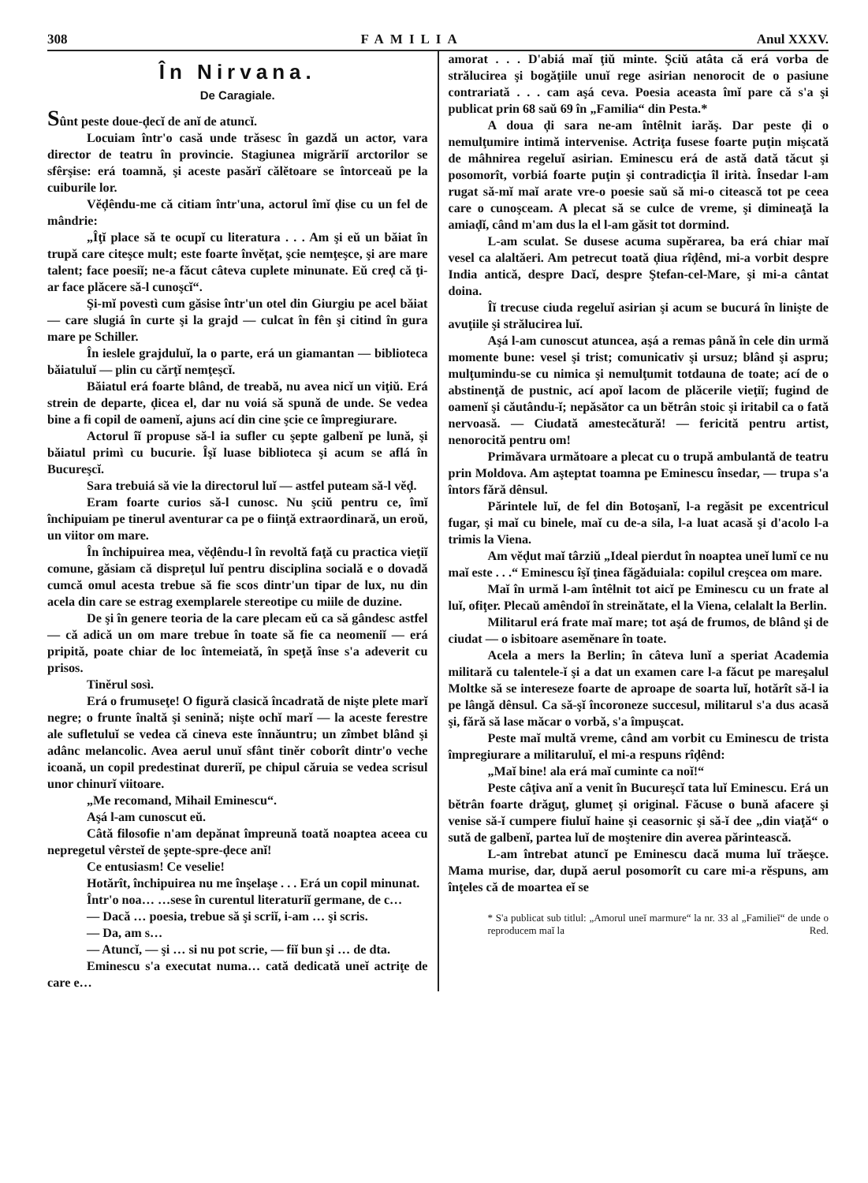308 FAMILIA Anul XXXV.
În Nirvana.
De Caragiale.
Sûnt peste doue-ḑecĭ de anĭ de atuncĭ.
Locuiam într'o casă unde trăsesc în gazdă un actor, vara director de teatru în provincie. Stagiunea migrăriĭ arctorilor se sfêrşise: erá toamnă, şi aceste pasărĭ călĕtoare se întorceaŭ pe la cuiburile lor.
Vĕḑêndu-me că citiam într'una, actorul îmĭ ḑise cu un fel de mândrie:
„Îţĭ place să te ocupĭ cu literatura . . . Am şi eŭ un băiat în trupă care citeşce mult; este foarte învĕţat, şcie nemţeşce, şi are mare talent; face poesiĭ; ne-a făcut câteva cuplete minunate. Eŭ creḑ că ţi-ar face plăcere să-l cunoşcĭ“.
Şi-mĭ povestì cum găsise într'un otel din Giurgiu pe acel băiat — care slugiá în curte şi la grajd — culcat în fên şi citind în gura mare pe Schiller.
În ieslele grajduluĭ, la o parte, erá un giamantan — biblioteca băiatuluĭ — plin cu cărţĭ nemţeşcĭ.
Băiatul erá foarte blând, de treabă, nu avea nicĭ un viţiŭ. Erá strein de departe, ḑicea el, dar nu voiá să spună de unde. Se vedea bine a fi copil de oamenĭ, ajuns ací din cine şcie ce împregiurare.
Actorul îĭ propuse să-l ia sufler cu şepte galbenĭ pe lună, şi băiatul primì cu bucurie. Îşĭ luase biblioteca şi acum se aflá în Bucureşcĭ.
Sara trebuiá să vie la directorul luĭ — astfel puteam să-l vĕḑ.
Eram foarte curios să-l cunosc. Nu şciŭ pentru ce, îmĭ închipuiam pe tinerul aventurar ca pe o fiinţă extraordinară, un eroŭ, un viitor om mare.
În închipuirea mea, vĕḑêndu-l în revoltă faţă cu practica vieţiĭ comune, găsiam că dispreţul luĭ pentru disciplina socială e o dovadă cumcă omul acesta trebue să fie scos dintr'un tipar de lux, nu din acela din care se estrag exemplarele stereotipe cu miile de duzine.
De şi în genere teoria de la care plecam eŭ ca să gândesc astfel — că adică un om mare trebue în toate să fie ca neomeniĭ — erá pripită, poate chiar de loc întemeiată, în speţă înse s'a adeverit cu prisos.
Tinĕrul sosì.
Erá o frumuseţe! O figură clasică încadrată de nişte plete marĭ negre; o frunte înaltă şi senină; nişte ochĭ marĭ — la aceste ferestre ale sufletuluĭ se vedea că cineva este înnăuntru; un zîmbet blând şi adânc melancolic. Avea aerul unuĭ sfânt tinĕr coborît dintr'o veche icoană, un copil predestinat dureriĭ, pe chipul căruia se vedea scrisul unor chinurĭ viitoare.
„Me recomand, Mihail Eminescu“.
Aşá l-am cunoscut eŭ.
Câtă filosofie n'am depănat împreună toată noaptea aceea cu nepregetul vêrsteĭ de şepte-spre-ḑece anĭ!
Ce entusiasm! Ce veselie!
Hotărît, închipuirea nu me înşelaşe . . . Erá un copil minunat.
Într'o noa… …sese în curentul literaturiĭ germane, de c…
— Dacă … poesia, trebue să şi scriĭ, i-am … şi scris.
— Da, am s…
— Atuncĭ, — şi … si nu pot scrie, — fiĭ bun şi … de dta.
Eminescu s'a executat numa… cată dedicată uneĭ actriţe de care e…
amorat . . . D'abiá maĭ ţiŭ minte. Şciŭ atâta că erá vorba de strălucirea şi bogăţiile unuĭ rege asirian nenorocit de o pasiune contrariată . . . cam aşá ceva. Poesia aceasta îmĭ pare că s'a şi publicat prin 68 saŭ 69 în „Familia“ din Pesta.*
A doua ḑi sara ne-am întêlnit iarăş. Dar peste ḑi o nemulţumire intimă intervenise. Actriţa fusese foarte puţin mişcată de mâhnirea regeluĭ asirian. Eminescu erá de astă dată tăcut şi posomorît, vorbiá foarte puţin şi contradicţia îl irità. Însedar l-am rugat să-mĭ maĭ arate vre-o poesie saŭ să mi-o citească tot pe ceea care o cunoşceam. A plecat să se culce de vreme, şi dimineaţă la amiaḑĭ, când m'am dus la el l-am găsit tot dormind.
L-am sculat. Se dusese acuma supĕrarea, ba erá chiar maĭ vesel ca alaltăeri. Am petrecut toată ḑiua rîḑênd, mi-a vorbit despre India antică, despre Dacĭ, despre Ştefan-cel-Mare, şi mi-a cântat doina.
Îĭ trecuse ciuda regeluĭ asirian şi acum se bucurá în linişte de avuţiile şi strălucirea luĭ.
Aşá l-am cunoscut atuncea, aşá a remas până în cele din urmă momente bune: vesel şi trist; comunicativ şi ursuz; blând şi aspru; mulţumindu-se cu nimica şi nemulţumit totdauna de toate; ací de o abstinenţă de pustnic, ací apoĭ lacom de plăcerile vieţiĭ; fugind de oamenĭ şi căutându-ĭ; nepăsător ca un bĕtrân stoic şi iritabil ca o fată nervoasă. — Ciudată amestecătură! — fericită pentru artist, nenorocită pentru om!
Primăvara următoare a plecat cu o trupă ambulantă de teatru prin Moldova. Am aşteptat toamna pe Eminescu însedar, — trupa s'a întors fără dênsul.
Părintele luĭ, de fel din Botoşanĭ, l-a regăsit pe excentricul fugar, şi maĭ cu binele, maĭ cu de-a sila, l-a luat acasă şi d'acolo l-a trimis la Viena.
Am vĕḑut maĭ târziŭ „Ideal pierdut în noaptea uneĭ lumĭ ce nu maĭ este . . .“ Eminescu îşĭ ţinea făgăduiala: copilul creşcea om mare.
Maĭ în urmă l-am întêlnit tot aicĭ pe Eminescu cu un frate al luĭ, ofiţer. Plecaŭ amêndoĭ în streinătate, el la Viena, celalalt la Berlin.
Militarul erá frate maĭ mare; tot aşá de frumos, de blând şi de ciudat — o isbitoare asemĕnare în toate.
Acela a mers la Berlin; în câteva lunĭ a speriat Academia militară cu talentele-ĭ şi a dat un examen care l-a făcut pe mareşalul Moltke să se intereseze foarte de aproape de soarta luĭ, hotărît să-l ia pe lângă dênsul. Ca să-şĭ încoroneze succesul, militarul s'a dus acasă şi, fără să lase măcar o vorbă, s'a împuşcat.
Peste maĭ multă vreme, când am vorbit cu Eminescu de trista împregiurare a militaruluĭ, el mi-a respuns rîḑênd:
„Maĭ bine! ala erá maĭ cuminte ca noĭ!“
Peste câţiva anĭ a venit în Bucureşcĭ tata luĭ Eminescu. Erá un bĕtrân foarte drăguţ, glumeţ şi original. Făcuse o bună afacere şi venise să-ĭ cumpere fiuluĭ haine şi ceasornic şi să-ĭ dee „din viaţă“ o sută de galbenĭ, partea luĭ de moştenire din averea părintească.
L-am întrebat atuncĭ pe Eminescu dacă muma luĭ trăeşce. Mama murise, dar, după aerul posomorît cu care mi-a rĕspuns, am înţeles că de moartea eĭ se
* S'a publicat sub titlul: „Amorul uneĭ marmure“ la nr. 33 al „Familieĭ“ de unde o reproducem maĭ la Red.